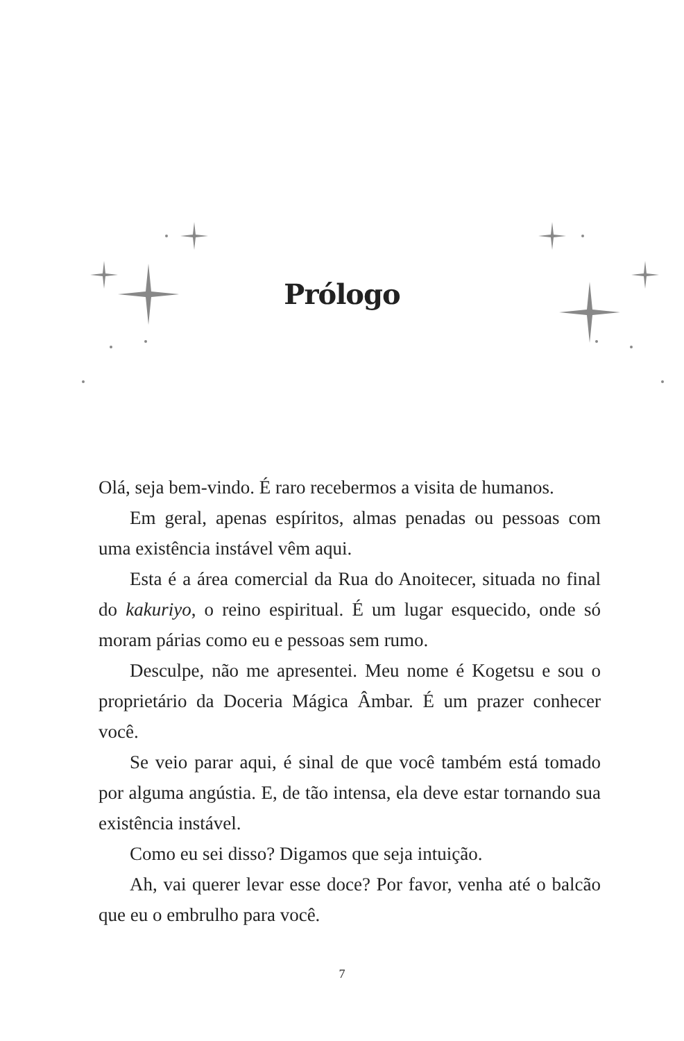Prólogo
Olá, seja bem-vindo. É raro recebermos a visita de humanos.
Em geral, apenas espíritos, almas penadas ou pessoas com uma existência instável vêm aqui.
Esta é a área comercial da Rua do Anoitecer, situada no final do kakuriyo, o reino espiritual. É um lugar esquecido, onde só moram párias como eu e pessoas sem rumo.
Desculpe, não me apresentei. Meu nome é Kogetsu e sou o proprietário da Doceria Mágica Âmbar. É um prazer conhecer você.
Se veio parar aqui, é sinal de que você também está tomado por alguma angústia. E, de tão intensa, ela deve estar tornando sua existência instável.
Como eu sei disso? Digamos que seja intuição.
Ah, vai querer levar esse doce? Por favor, venha até o balcão que eu o embrulho para você.
7